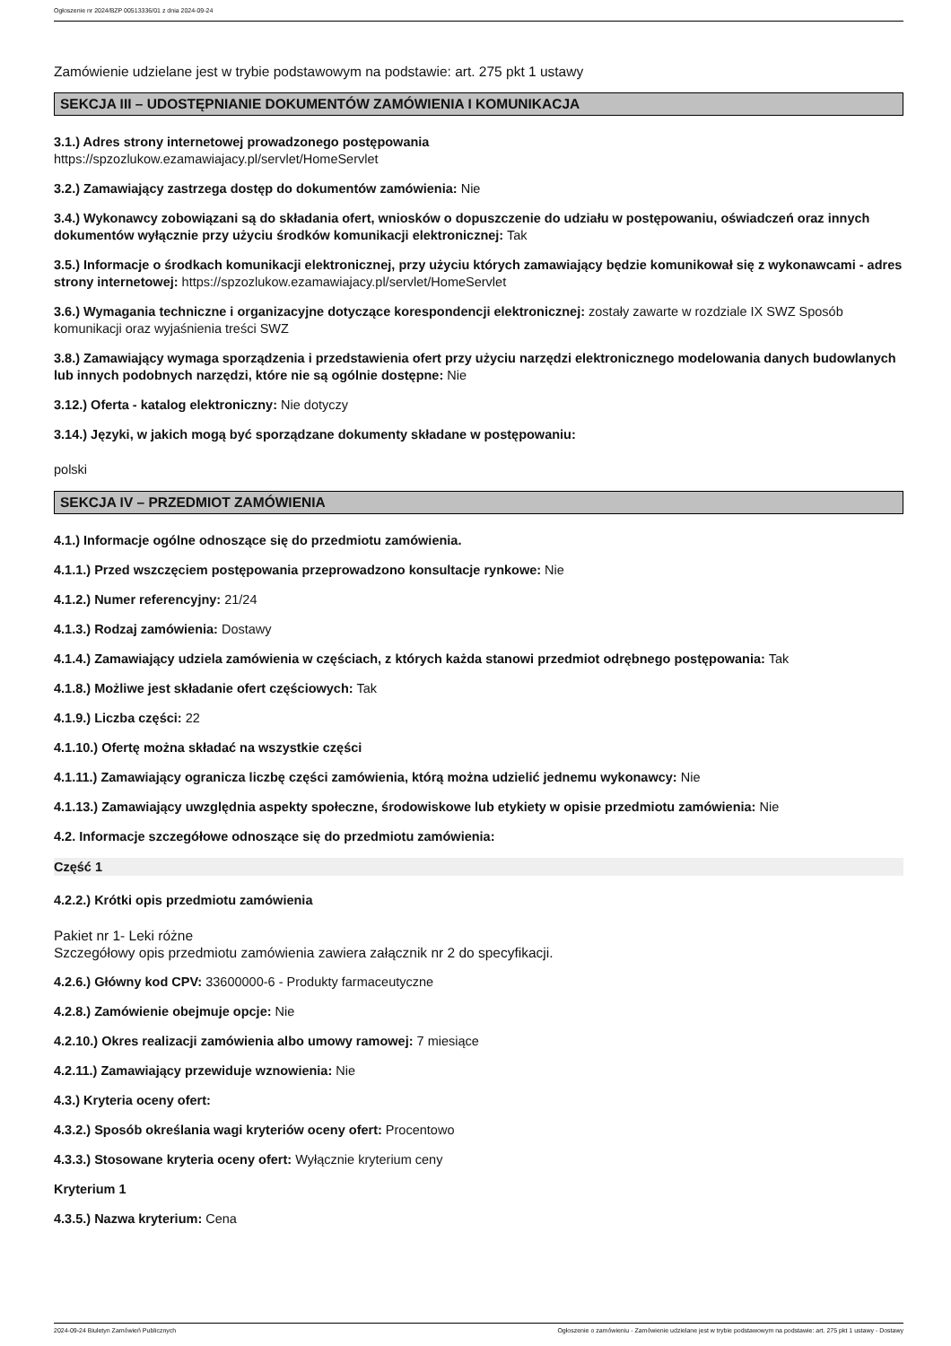Ogłoszenie nr 2024/BZP 00513336/01 z dnia 2024-09-24
Zamówienie udzielane jest w trybie podstawowym na podstawie: art. 275 pkt 1 ustawy
SEKCJA III – UDOSTĘPNIANIE DOKUMENTÓW ZAMÓWIENIA I KOMUNIKACJA
3.1.) Adres strony internetowej prowadzonego postępowania
https://spzozlukow.ezamawiajacy.pl/servlet/HomeServlet
3.2.) Zamawiający zastrzega dostęp do dokumentów zamówienia: Nie
3.4.) Wykonawcy zobowiązani są do składania ofert, wniosków o dopuszczenie do udziału w postępowaniu, oświadczeń oraz innych dokumentów wyłącznie przy użyciu środków komunikacji elektronicznej: Tak
3.5.) Informacje o środkach komunikacji elektronicznej, przy użyciu których zamawiający będzie komunikował się z wykonawcami - adres strony internetowej: https://spzozlukow.ezamawiajacy.pl/servlet/HomeServlet
3.6.) Wymagania techniczne i organizacyjne dotyczące korespondencji elektronicznej: zostały zawarte w rozdziale IX SWZ Sposób komunikacji oraz wyjaśnienia treści SWZ
3.8.) Zamawiający wymaga sporządzenia i przedstawienia ofert przy użyciu narzędzi elektronicznego modelowania danych budowlanych lub innych podobnych narzędzi, które nie są ogólnie dostępne: Nie
3.12.) Oferta - katalog elektroniczny: Nie dotyczy
3.14.) Języki, w jakich mogą być sporządzane dokumenty składane w postępowaniu:
polski
SEKCJA IV – PRZEDMIOT ZAMÓWIENIA
4.1.) Informacje ogólne odnoszące się do przedmiotu zamówienia.
4.1.1.) Przed wszczęciem postępowania przeprowadzono konsultacje rynkowe: Nie
4.1.2.) Numer referencyjny: 21/24
4.1.3.) Rodzaj zamówienia: Dostawy
4.1.4.) Zamawiający udziela zamówienia w częściach, z których każda stanowi przedmiot odrębnego postępowania: Tak
4.1.8.) Możliwe jest składanie ofert częściowych: Tak
4.1.9.) Liczba części: 22
4.1.10.) Ofertę można składać na wszystkie części
4.1.11.) Zamawiający ogranicza liczbę części zamówienia, którą można udzielić jednemu wykonawcy: Nie
4.1.13.) Zamawiający uwzględnia aspekty społeczne, środowiskowe lub etykiety w opisie przedmiotu zamówienia: Nie
4.2. Informacje szczegółowe odnoszące się do przedmiotu zamówienia:
Część 1
4.2.2.) Krótki opis przedmiotu zamówienia
Pakiet nr 1- Leki różne
Szczegółowy opis przedmiotu zamówienia zawiera załącznik nr 2 do specyfikacji.
4.2.6.) Główny kod CPV: 33600000-6 - Produkty farmaceutyczne
4.2.8.) Zamówienie obejmuje opcje: Nie
4.2.10.) Okres realizacji zamówienia albo umowy ramowej: 7 miesiące
4.2.11.) Zamawiający przewiduje wznowienia: Nie
4.3.) Kryteria oceny ofert:
4.3.2.) Sposób określania wagi kryteriów oceny ofert: Procentowo
4.3.3.) Stosowane kryteria oceny ofert: Wyłącznie kryterium ceny
Kryterium 1
4.3.5.) Nazwa kryterium: Cena
2024-09-24 Biuletyn Zamówień Publicznych Ogłoszenie o zamówieniu - Zamówienie udzielane jest w trybie podstawowym na podstawie: art. 275 pkt 1 ustawy - Dostawy